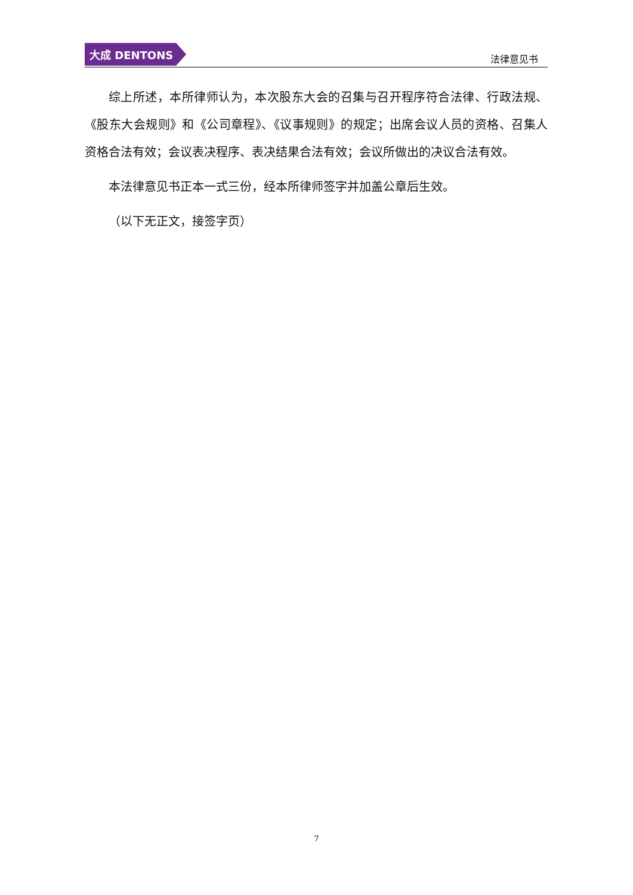大成 DENTONS
法律意见书
综上所述，本所律师认为，本次股东大会的召集与召开程序符合法律、行政法规、《股东大会规则》和《公司章程》、《议事规则》的规定；出席会议人员的资格、召集人资格合法有效；会议表决程序、表决结果合法有效；会议所做出的决议合法有效。
本法律意见书正本一式三份，经本所律师签字并加盖公章后生效。
（以下无正文，接签字页）
7